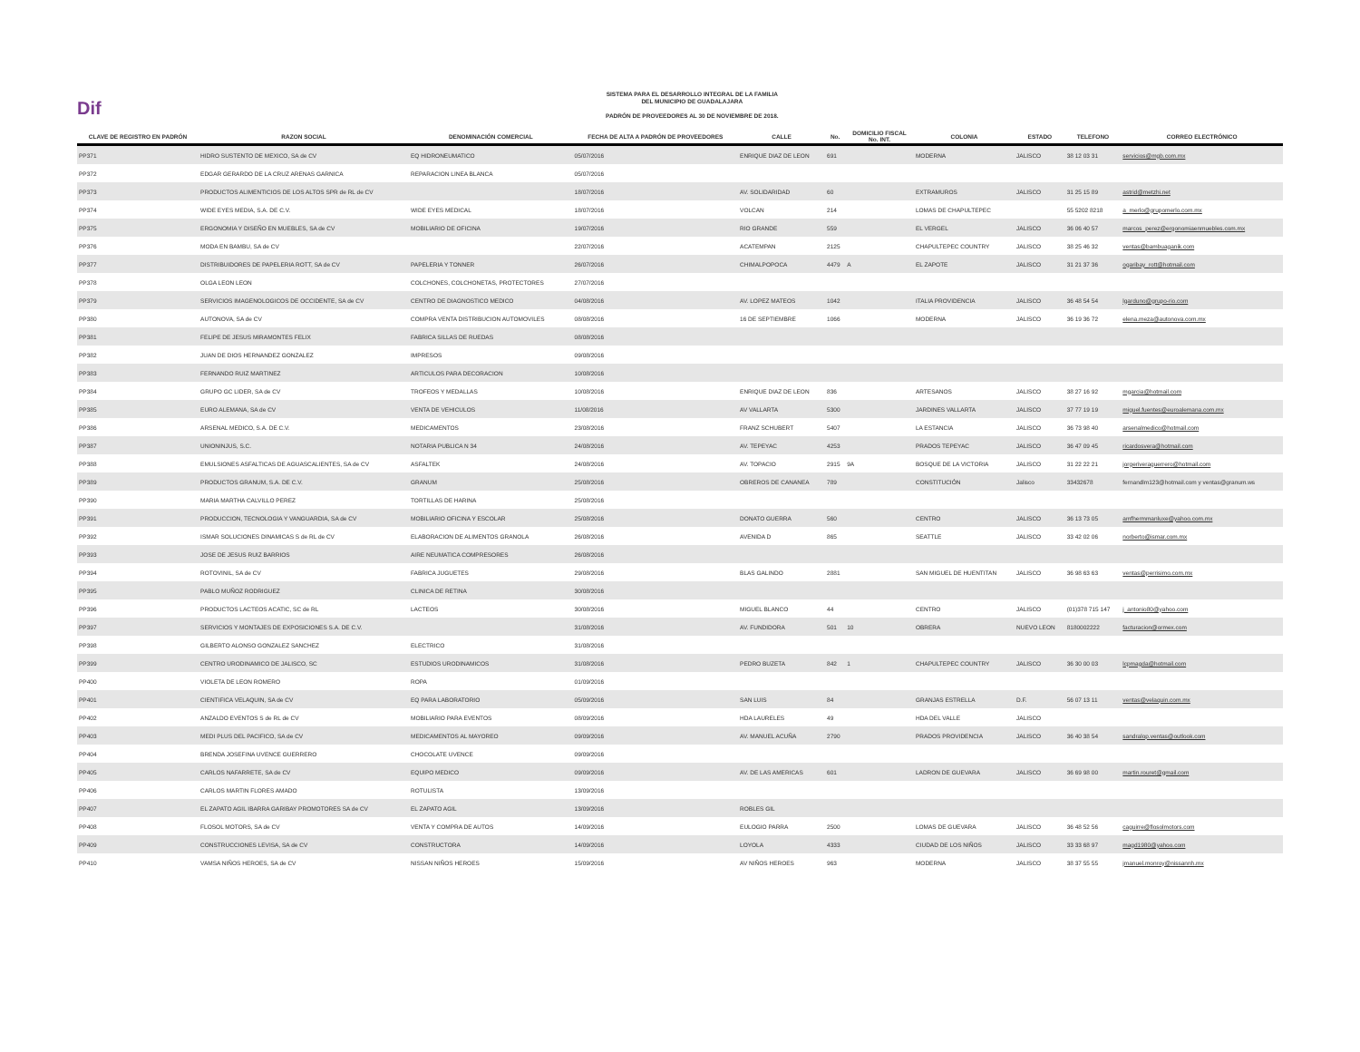Dif
SISTEMA PARA EL DESARROLLO INTEGRAL DE LA FAMILIA
DEL MUNICIPIO DE GUADALAJARA
PADRÓN DE PROVEEDORES AL 30 DE NOVIEMBRE DE 2018.
| CLAVE DE REGISTRO EN PADRÓN | RAZON SOCIAL | DENOMINACIÓN COMERCIAL | FECHA DE ALTA A PADRÓN DE PROVEEDORES | CALLE | No. | DOMICILIO FISCAL No. INT. | COLONIA | ESTADO | TELEFONO | CORREO ELECTRÓNICO |
| --- | --- | --- | --- | --- | --- | --- | --- | --- | --- | --- |
| PP371 | HIDRO SUSTENTO DE MEXICO, SA de CV | EQ HIDRONEUMATICO | 05/07/2016 | ENRIQUE DIAZ DE LEON | 691 | | MODERNA | JALISCO | 38 12 03 31 | servicios@mgb.com.mx |
| PP372 | EDGAR GERARDO DE LA CRUZ ARENAS GARNICA | REPARACION LINEA BLANCA | 05/07/2016 | | | | | | | |
| PP373 | PRODUCTOS ALIMENTICIOS DE LOS ALTOS SPR de RL de CV | | 18/07/2016 | AV. SOLIDARIDAD | 60 | | EXTRAMUROS | JALISCO | 31 25 15 89 | astrid@metzhi.net |
| PP374 | WIDE EYES MEDIA, S.A. DE C.V. | WIDE EYES MEDICAL | 18/07/2016 | VOLCAN | 214 | | LOMAS DE CHAPULTEPEC | | 55 5202 8218 | a_merlo@grupomerlo.com.mx |
| PP375 | ERGONOMIA Y DISEÑO EN MUEBLES, SA de CV | MOBILIARIO DE OFICINA | 19/07/2016 | RIO GRANDE | 559 | | EL VERGEL | JALISCO | 36 06 40 57 | marcos_perez@ergonomiaenmuebles.com.mx |
| PP376 | MODA EN BAMBU, SA de CV | | 22/07/2016 | ACATEMPAN | 2125 | | CHAPULTEPEC COUNTRY | JALISCO | 38 25 46 32 | ventas@bambuaganik.com |
| PP377 | DISTRIBUIDORES DE PAPELERIA ROTT, SA de CV | PAPELERIA Y TONNER | 26/07/2016 | CHIMALPOPOCA | 4479 | A | EL ZAPOTE | JALISCO | 31 21 37 36 | ogaribay_rott@hotmail.com |
| PP378 | OLGA LEON LEON | COLCHONES, COLCHONETAS, PROTECTORES | 27/07/2016 | | | | | | | |
| PP379 | SERVICIOS IMAGENOLOGICOS DE OCCIDENTE, SA de CV | CENTRO DE DIAGNOSTICO MEDICO | 04/08/2016 | AV. LOPEZ MATEOS | 1042 | | ITALIA PROVIDENCIA | JALISCO | 36 48 54 54 | lgarduno@grupo-rio.com |
| PP380 | AUTONOVA, SA de CV | COMPRA VENTA DISTRIBUCION AUTOMOVILES | 08/08/2016 | 16 DE SEPTIEMBRE | 1066 | | MODERNA | JALISCO | 36 19 36 72 | elena.meza@autonova.com.mx |
| PP381 | FELIPE DE JESUS MIRAMONTES FELIX | FABRICA SILLAS DE RUEDAS | 08/08/2016 | | | | | | | |
| PP382 | JUAN DE DIOS HERNANDEZ GONZALEZ | IMPRESOS | 09/08/2016 | | | | | | | |
| PP383 | FERNANDO RUIZ MARTINEZ | ARTICULOS PARA DECORACION | 10/08/2016 | | | | | | | |
| PP384 | GRUPO GC LIDER, SA de CV | TROFEOS Y MEDALLAS | 10/08/2016 | ENRIQUE DIAZ DE LEON | 836 | | ARTESANOS | JALISCO | 38 27 16 92 | mgarcia@hotmail.com |
| PP385 | EURO ALEMANA, SA de CV | VENTA DE VEHICULOS | 11/08/2016 | AV VALLARTA | 5300 | | JARDINES VALLARTA | JALISCO | 37 77 19 19 | miguel.fuentes@euroalemana.com.mx |
| PP386 | ARSENAL MEDICO, S.A. DE C.V. | MEDICAMENTOS | 23/08/2016 | FRANZ SCHUBERT | 5407 | | LA ESTANCIA | JALISCO | 36 73 98 40 | arsenalmedico@hotmail.com |
| PP387 | UNIONINJUS, S.C. | NOTARIA PUBLICA N 34 | 24/08/2016 | AV. TEPEYAC | 4253 | | PRADOS TEPEYAC | JALISCO | 36 47 09 45 | ricardosvera@hotmail.com |
| PP388 | EMULSIONES ASFALTICAS DE AGUASCALIENTES, SA de CV | ASFALTEK | 24/08/2016 | AV. TOPACIO | 2915 | 9A | BOSQUE DE LA VICTORIA | JALISCO | 31 22 22 21 | jorgeriveraguerrero@hotmail.com |
| PP389 | PRODUCTOS GRANUM, S.A. DE C.V. | GRANUM | 25/08/2016 | OBREROS DE CANANEA | 789 | | CONSTITUCIÓN | Jalisco | 33432678 | fernandlm123@hotmail.com y ventas@granum.ws |
| PP390 | MARIA MARTHA CALVILLO PEREZ | TORTILLAS DE HARINA | 25/08/2016 | | | | | | | |
| PP391 | PRODUCCION, TECNOLOGIA Y VANGUARDIA, SA de CV | MOBILIARIO OFICINA Y ESCOLAR | 25/08/2016 | DONATO GUERRA | 560 | | CENTRO | JALISCO | 36 13 73 05 | amfhermmanluxe@yahoo.com.mx |
| PP392 | ISMAR SOLUCIONES DINAMICAS S de RL de CV | ELABORACION DE ALIMENTOS GRANOLA | 26/08/2016 | AVENIDA D | 865 | | SEATTLE | JALISCO | 33 42 02 06 | norberto@ismar.com.mx |
| PP393 | JOSE DE JESUS RUIZ BARRIOS | AIRE NEUMATICA COMPRESORES | 26/08/2016 | | | | | | | |
| PP394 | ROTOVINIL, SA de CV | FABRICA JUGUETES | 29/08/2016 | BLAS GALINDO | 2881 | | SAN MIGUEL DE HUENTITAN | JALISCO | 36 98 63 63 | ventas@perrisimo.com.mx |
| PP395 | PABLO MUÑOZ RODRIGUEZ | CLINICA DE RETINA | 30/08/2016 | | | | | | | |
| PP396 | PRODUCTOS LACTEOS ACATIC, SC de RL | LACTEOS | 30/08/2016 | MIGUEL BLANCO | 44 | | CENTRO | JALISCO | (01)378 715 147 | j_antonio80@yahoo.com |
| PP397 | SERVICIOS Y MONTAJES DE EXPOSICIONES S.A. DE C.V. | | 31/08/2016 | AV. FUNDIDORA | 501 | 10 | OBRERA | NUEVO LEON | 8180002222 | facturacion@ormex.com |
| PP398 | GILBERTO ALONSO GONZALEZ SANCHEZ | ELECTRICO | 31/08/2016 | | | | | | | |
| PP399 | CENTRO URODINAMICO DE JALISCO, SC | ESTUDIOS URODINAMICOS | 31/08/2016 | PEDRO BUZETA | 842 | 1 | CHAPULTEPEC COUNTRY | JALISCO | 36 30 00 03 | lcpmagda@hotmail.com |
| PP400 | VIOLETA DE LEON ROMERO | ROPA | 01/09/2016 | | | | | | | |
| PP401 | CIENTIFICA VELAQUIN, SA de CV | EQ PARA LABORATORIO | 05/09/2016 | SAN LUIS | 84 | | GRANJAS ESTRELLA | D.F. | 56 07 13 11 | ventas@velaquin.com.mx |
| PP402 | ANZALDO EVENTOS S de RL de CV | MOBILIARIO PARA EVENTOS | 08/09/2016 | HDA LAURELES | 49 | | HDA DEL VALLE | JALISCO | | |
| PP403 | MEDI PLUS DEL PACIFICO, SA de CV | MEDICAMENTOS AL MAYOREO | 09/09/2016 | AV. MANUEL ACUÑA | 2790 | | PRADOS PROVIDENCIA | JALISCO | 36 40 38 54 | sandralop.ventas@outlook.com |
| PP404 | BRENDA JOSEFINA UVENCE GUERRERO | CHOCOLATE UVENCE | 09/09/2016 | | | | | | | |
| PP405 | CARLOS NAFARRETE, SA de CV | EQUIPO MEDICO | 09/09/2016 | AV. DE LAS AMERICAS | 601 | | LADRON DE GUEVARA | JALISCO | 36 69 98 00 | martin.rouret@gmail.com |
| PP406 | CARLOS MARTIN FLORES AMADO | ROTULISTA | 13/09/2016 | | | | | | | |
| PP407 | EL ZAPATO AGIL IBARRA GARIBAY PROMOTORES SA de CV | EL ZAPATO AGIL | 13/09/2016 | ROBLES GIL | | | | | | |
| PP408 | FLOSOL MOTORS, SA de CV | VENTA Y COMPRA DE AUTOS | 14/09/2016 | EULOGIO PARRA | 2500 | | LOMAS DE GUEVARA | JALISCO | 36 48 52 56 | caguirre@flosolmotors.com |
| PP409 | CONSTRUCCIONES LEVISA, SA de CV | CONSTRUCTORA | 14/09/2016 | LOYOLA | 4333 | | CIUDAD DE LOS NIÑOS | JALISCO | 33 33 68 97 | magd1980@yahoo.com |
| PP410 | VAMSA NIÑOS HEROES, SA de CV | NISSAN NIÑOS HEROES | 15/09/2016 | AV NIÑOS HEROES | 963 | | MODERNA | JALISCO | 38 37 55 55 | jmanuel.monroy@nissannh.mx |